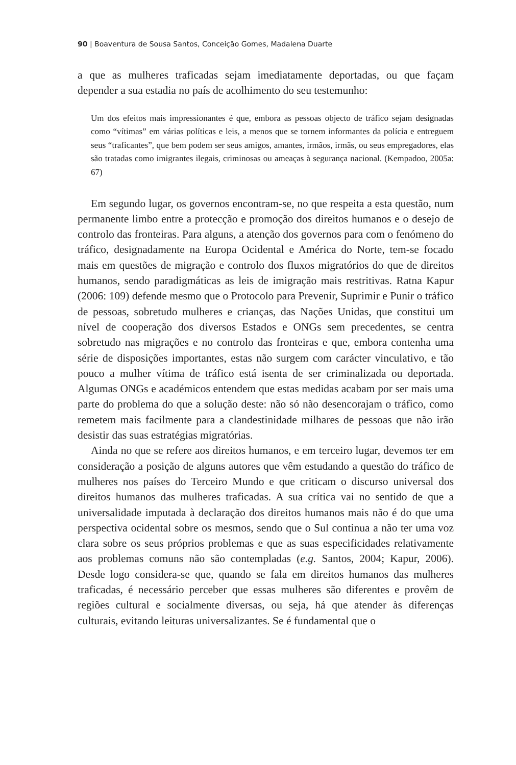90 | Boaventura de Sousa Santos, Conceição Gomes, Madalena Duarte
a que as mulheres traficadas sejam imediatamente deportadas, ou que façam depender a sua estadia no país de acolhimento do seu testemunho:
Um dos efeitos mais impressionantes é que, embora as pessoas objecto de tráfico sejam designadas como “vítimas” em várias políticas e leis, a menos que se tornem informantes da polícia e entreguem seus “traficantes”, que bem podem ser seus amigos, amantes, irmãos, irmãs, ou seus empregadores, elas são tratadas como imigrantes ilegais, criminosas ou ameaças à segurança nacional. (Kempadoo, 2005a: 67)
Em segundo lugar, os governos encontram-se, no que respeita a esta questão, num permanente limbo entre a protecção e promoção dos direitos humanos e o desejo de controlo das fronteiras. Para alguns, a atenção dos governos para com o fenómeno do tráfico, designadamente na Europa Ocidental e América do Norte, tem-se focado mais em questões de migração e controlo dos fluxos migratórios do que de direitos humanos, sendo paradigmáticas as leis de imigração mais restritivas. Ratna Kapur (2006: 109) defende mesmo que o Protocolo para Prevenir, Suprimir e Punir o tráfico de pessoas, sobretudo mulheres e crianças, das Nações Unidas, que constitui um nível de cooperação dos diversos Estados e ONGs sem precedentes, se centra sobretudo nas migrações e no controlo das fronteiras e que, embora contenha uma série de disposições importantes, estas não surgem com carácter vinculativo, e tão pouco a mulher vítima de tráfico está isenta de ser criminalizada ou deportada. Algumas ONGs e académicos entendem que estas medidas acabam por ser mais uma parte do problema do que a solução deste: não só não desencorajam o tráfico, como remetem mais facilmente para a clandestinidade milhares de pessoas que não irão desistir das suas estratégias migratórias.
Ainda no que se refere aos direitos humanos, e em terceiro lugar, devemos ter em consideração a posição de alguns autores que vêm estudando a questão do tráfico de mulheres nos países do Terceiro Mundo e que criticam o discurso universal dos direitos humanos das mulheres traficadas. A sua crítica vai no sentido de que a universalidade imputada à declaração dos direitos humanos mais não é do que uma perspectiva ocidental sobre os mesmos, sendo que o Sul continua a não ter uma voz clara sobre os seus próprios problemas e que as suas especificidades relativamente aos problemas comuns não são contempladas (e.g. Santos, 2004; Kapur, 2006). Desde logo considera-se que, quando se fala em direitos humanos das mulheres traficadas, é necessário perceber que essas mulheres são diferentes e provêm de regiões cultural e socialmente diversas, ou seja, há que atender às diferenças culturais, evitando leituras universalizantes. Se é fundamental que o